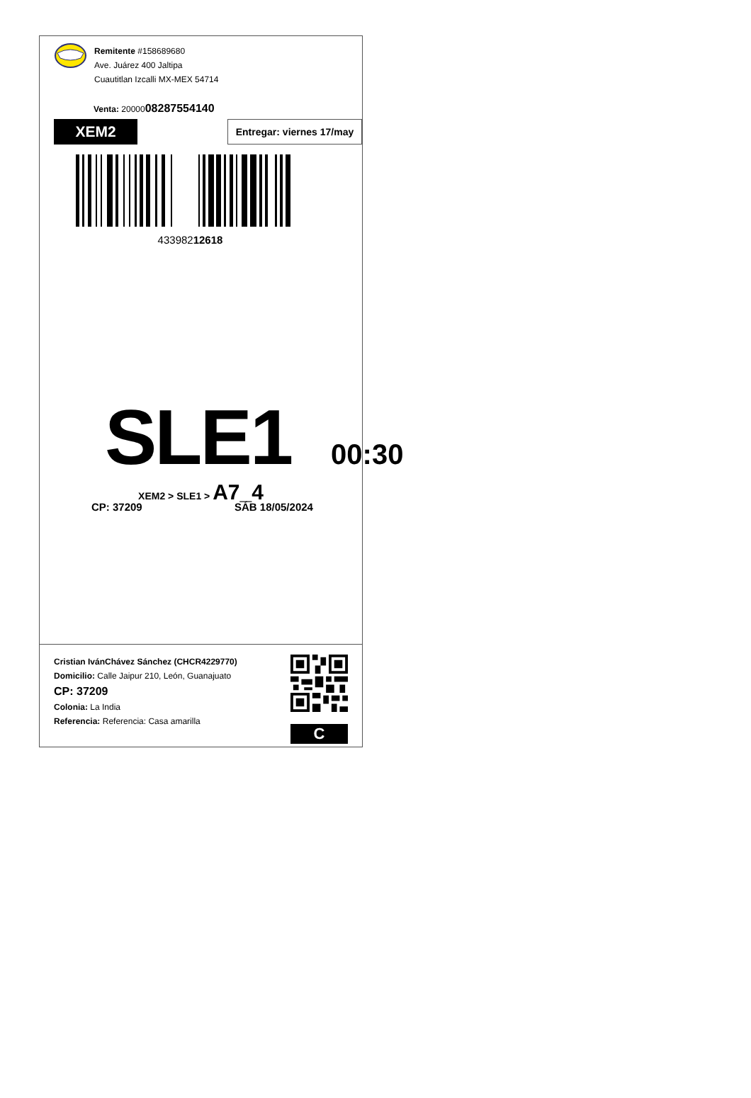Remitente #158689680
Ave. Juárez 400 Jaltipa
Cuautitlan Izcalli MX-MEX 54714
Venta: 2000008287554140
XEM2
Entregar: viernes 17/may
43398212618
SLE1
00:30
XEM2 > SLE1 > A7_4
CP: 37209 SÁB 18/05/2024
Cristian IvánChávez Sánchez (CHCR4229770)
Domicilio: Calle Jaipur 210, León, Guanajuato
CP: 37209
Colonia: La India
Referencia: Referencia: Casa amarilla
C